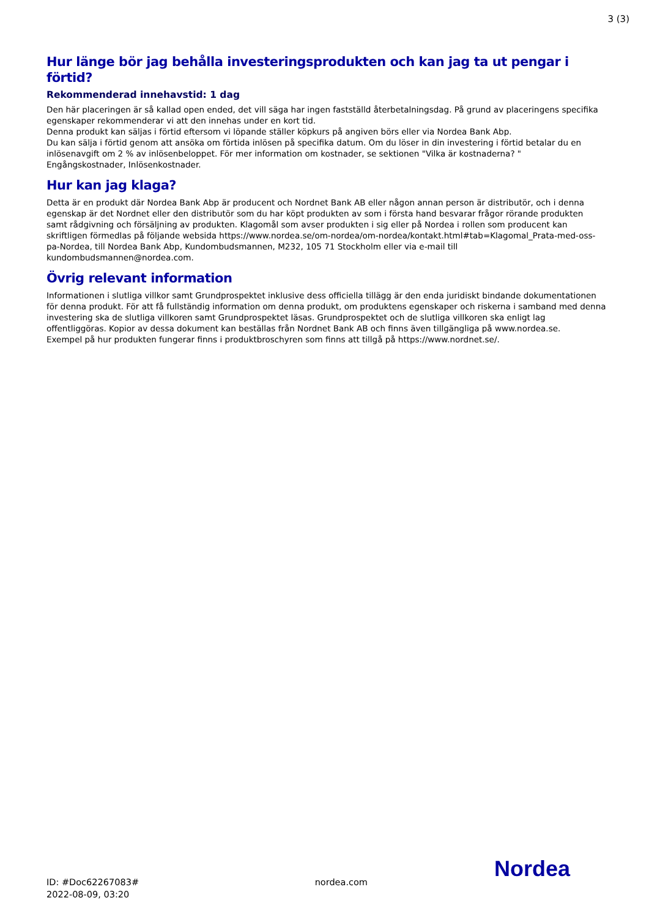3 (3)
Hur länge bör jag behålla investeringsprodukten och kan jag ta ut pengar i förtid?
Rekommenderad innehavstid: 1 dag
Den här placeringen är så kallad open ended, det vill säga har ingen fastställd återbetalningsdag. På grund av placeringens specifika egenskaper rekommenderar vi att den innehas under en kort tid.
Denna produkt kan säljas i förtid eftersom vi löpande ställer köpkurs på angiven börs eller via Nordea Bank Abp.
Du kan sälja i förtid genom att ansöka om förtida inlösen på specifika datum. Om du löser in din investering i förtid betalar du en inlösenavgift om 2 % av inlösenbeloppet. För mer information om kostnader, se sektionen "Vilka är kostnaderna? "
Engångskostnader, Inlösenkostnader.
Hur kan jag klaga?
Detta är en produkt där Nordea Bank Abp är producent och Nordnet Bank AB eller någon annan person är distributör, och i denna egenskap är det Nordnet eller den distributör som du har köpt produkten av som i första hand besvarar frågor rörande produkten samt rådgivning och försäljning av produkten. Klagomål som avser produkten i sig eller på Nordea i rollen som producent kan skriftligen förmedlas på följande websida https://www.nordea.se/om-nordea/om-nordea/kontakt.html#tab=Klagomal_Prata-med-oss-pa-Nordea, till Nordea Bank Abp, Kundombudsmannen, M232, 105 71 Stockholm eller via e-mail till kundombudsmannen@nordea.com.
Övrig relevant information
Informationen i slutliga villkor samt Grundprospektet inklusive dess officiella tillägg är den enda juridiskt bindande dokumentationen för denna produkt. För att få fullständig information om denna produkt, om produktens egenskaper och riskerna i samband med denna investering ska de slutliga villkoren samt Grundprospektet läsas. Grundprospektet och de slutliga villkoren ska enligt lag offentliggöras. Kopior av dessa dokument kan beställas från Nordnet Bank AB och finns även tillgängliga på www.nordea.se.
Exempel på hur produkten fungerar finns i produktbroschyren som finns att tillgå på https://www.nordnet.se/.
Nordea
ID: #Doc62267083#
2022-08-09, 03:20
nordea.com